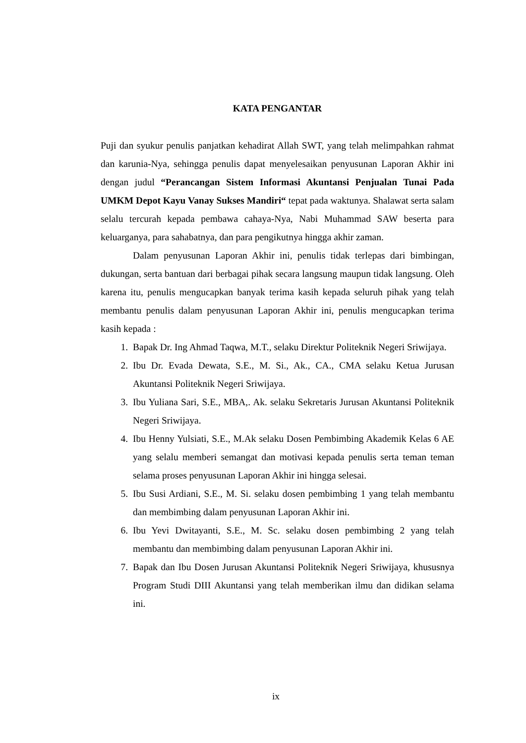KATA PENGANTAR
Puji dan syukur penulis panjatkan kehadirat Allah SWT, yang telah melimpahkan rahmat dan karunia-Nya, sehingga penulis dapat menyelesaikan penyusunan Laporan Akhir ini dengan judul “Perancangan Sistem Informasi Akuntansi Penjualan Tunai Pada UMKM Depot Kayu Vanay Sukses Mandiri“ tepat pada waktunya. Shalawat serta salam selalu tercurah kepada pembawa cahaya-Nya, Nabi Muhammad SAW beserta para keluarganya, para sahabatnya, dan para pengikutnya hingga akhir zaman.
Dalam penyusunan Laporan Akhir ini, penulis tidak terlepas dari bimbingan, dukungan, serta bantuan dari berbagai pihak secara langsung maupun tidak langsung. Oleh karena itu, penulis mengucapkan banyak terima kasih kepada seluruh pihak yang telah membantu penulis dalam penyusunan Laporan Akhir ini, penulis mengucapkan terima kasih kepada :
1. Bapak Dr. Ing Ahmad Taqwa, M.T., selaku Direktur Politeknik Negeri Sriwijaya.
2. Ibu Dr. Evada Dewata, S.E., M. Si., Ak., CA., CMA selaku Ketua Jurusan Akuntansi Politeknik Negeri Sriwijaya.
3. Ibu Yuliana Sari, S.E., MBA,. Ak. selaku Sekretaris Jurusan Akuntansi Politeknik Negeri Sriwijaya.
4. Ibu Henny Yulsiati, S.E., M.Ak selaku Dosen Pembimbing Akademik Kelas 6 AE yang selalu memberi semangat dan motivasi kepada penulis serta teman teman selama proses penyusunan Laporan Akhir ini hingga selesai.
5. Ibu Susi Ardiani, S.E., M. Si. selaku dosen pembimbing 1 yang telah membantu dan membimbing dalam penyusunan Laporan Akhir ini.
6. Ibu Yevi Dwitayanti, S.E., M. Sc. selaku dosen pembimbing 2 yang telah membantu dan membimbing dalam penyusunan Laporan Akhir ini.
7. Bapak dan Ibu Dosen Jurusan Akuntansi Politeknik Negeri Sriwijaya, khususnya Program Studi DIII Akuntansi yang telah memberikan ilmu dan didikan selama ini.
ix